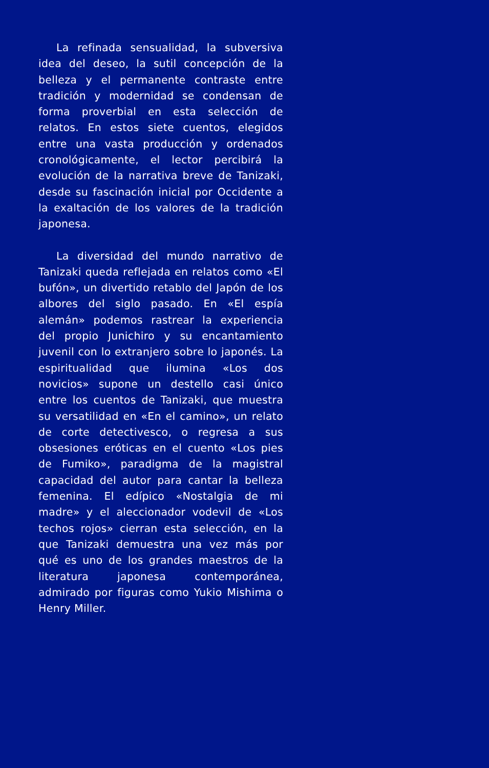La refinada sensualidad, la subversiva idea del deseo, la sutil concepción de la belleza y el permanente contraste entre tradición y modernidad se condensan de forma proverbial en esta selección de relatos. En estos siete cuentos, elegidos entre una vasta producción y ordenados cronológicamente, el lector percibirá la evolución de la narrativa breve de Tanizaki, desde su fascinación inicial por Occidente a la exaltación de los valores de la tradición japonesa.
La diversidad del mundo narrativo de Tanizaki queda reflejada en relatos como «El bufón», un divertido retablo del Japón de los albores del siglo pasado. En «El espía alemán» podemos rastrear la experiencia del propio Junichiro y su encantamiento juvenil con lo extranjero sobre lo japonés. La espiritualidad que ilumina «Los dos novicios» supone un destello casi único entre los cuentos de Tanizaki, que muestra su versatilidad en «En el camino», un relato de corte detectivesco, o regresa a sus obsesiones eróticas en el cuento «Los pies de Fumiko», paradigma de la magistral capacidad del autor para cantar la belleza femenina. El edípico «Nostalgia de mi madre» y el aleccionador vodevil de «Los techos rojos» cierran esta selección, en la que Tanizaki demuestra una vez más por qué es uno de los grandes maestros de la literatura japonesa contemporánea, admirado por figuras como Yukio Mishima o Henry Miller.